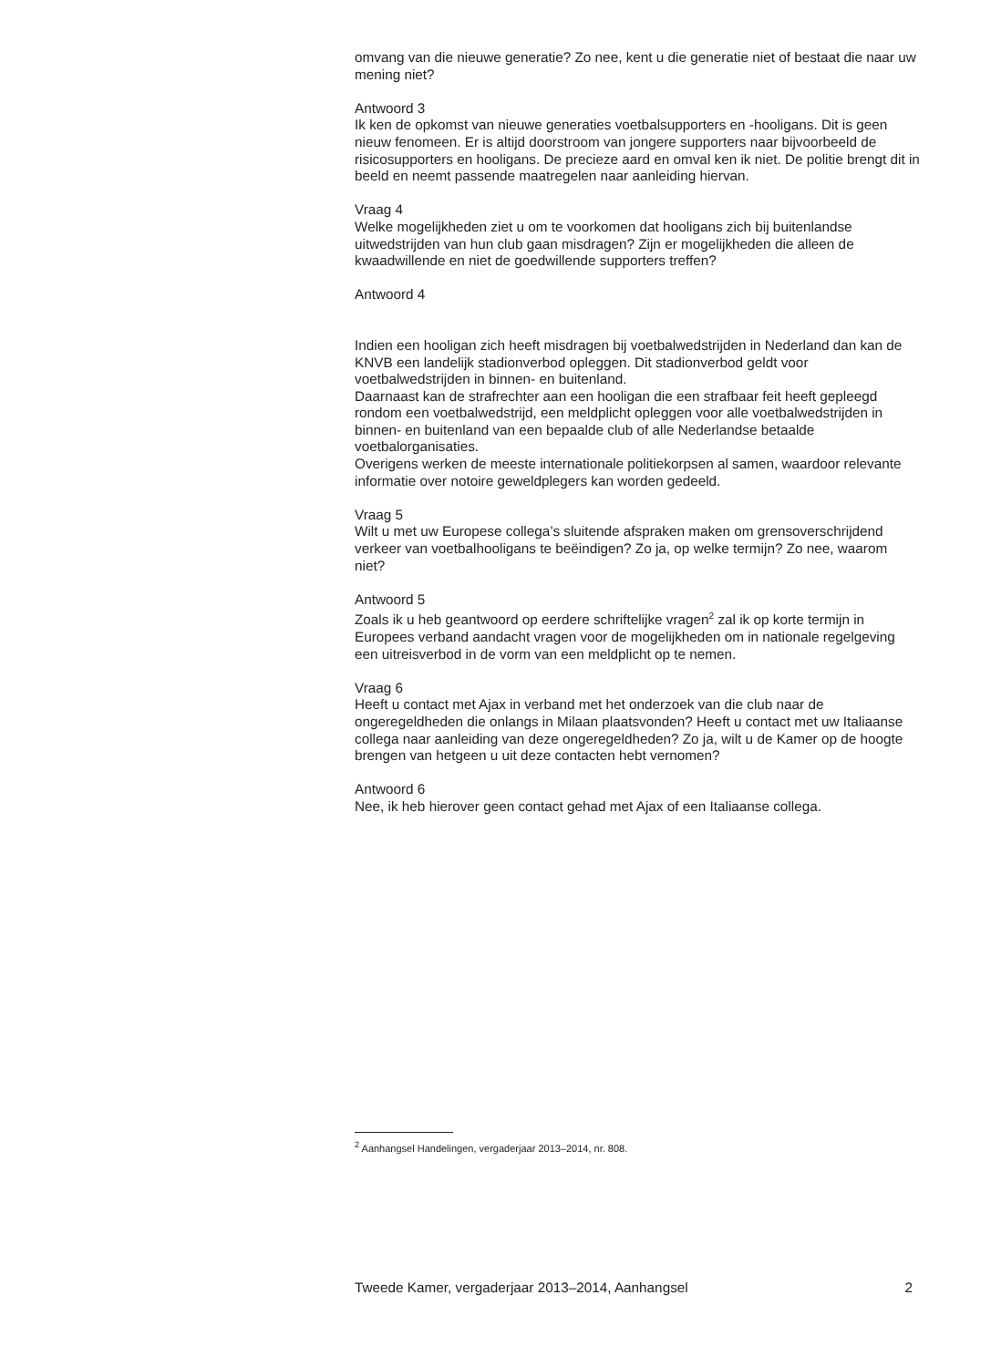omvang van die nieuwe generatie? Zo nee, kent u die generatie niet of bestaat die naar uw mening niet?
Antwoord 3
Ik ken de opkomst van nieuwe generaties voetbalsupporters en -hooligans. Dit is geen nieuw fenomeen. Er is altijd doorstroom van jongere supporters naar bijvoorbeeld de risicosupporters en hooligans. De precieze aard en omval ken ik niet. De politie brengt dit in beeld en neemt passende maatregelen naar aanleiding hiervan.
Vraag 4
Welke mogelijkheden ziet u om te voorkomen dat hooligans zich bij buitenlandse uitwedstrijden van hun club gaan misdragen? Zijn er mogelijkheden die alleen de kwaadwillende en niet de goedwillende supporters treffen?
Antwoord 4
Indien een hooligan zich heeft misdragen bij voetbalwedstrijden in Nederland dan kan de KNVB een landelijk stadionverbod opleggen. Dit stadionverbod geldt voor voetbalwedstrijden in binnen- en buitenland.
Daarnaast kan de strafrechter aan een hooligan die een strafbaar feit heeft gepleegd rondom een voetbalwedstrijd, een meldplicht opleggen voor alle voetbalwedstrijden in binnen- en buitenland van een bepaalde club of alle Nederlandse betaalde voetbalorganisaties.
Overigens werken de meeste internationale politiekorpsen al samen, waardoor relevante informatie over notoire geweldplegers kan worden gedeeld.
Vraag 5
Wilt u met uw Europese collega’s sluitende afspraken maken om grensoverschrijdend verkeer van voetbalhooligans te beëindigen? Zo ja, op welke termijn? Zo nee, waarom niet?
Antwoord 5
Zoals ik u heb geantwoord op eerdere schriftelijke vragen<sup>2</sup> zal ik op korte termijn in Europees verband aandacht vragen voor de mogelijkheden om in nationale regelgeving een uitreisverbod in de vorm van een meldplicht op te nemen.
Vraag 6
Heeft u contact met Ajax in verband met het onderzoek van die club naar de ongeregeldheden die onlangs in Milaan plaatsvonden? Heeft u contact met uw Italiaanse collega naar aanleiding van deze ongeregeldheden? Zo ja, wilt u de Kamer op de hoogte brengen van hetgeen u uit deze contacten hebt vernomen?
Antwoord 6
Nee, ik heb hierover geen contact gehad met Ajax of een Italiaanse collega.
<sup>2</sup> Aanhangsel Handelingen, vergaderjaar 2013–2014, nr. 808.
Tweede Kamer, vergaderjaar 2013–2014, Aanhangsel 2